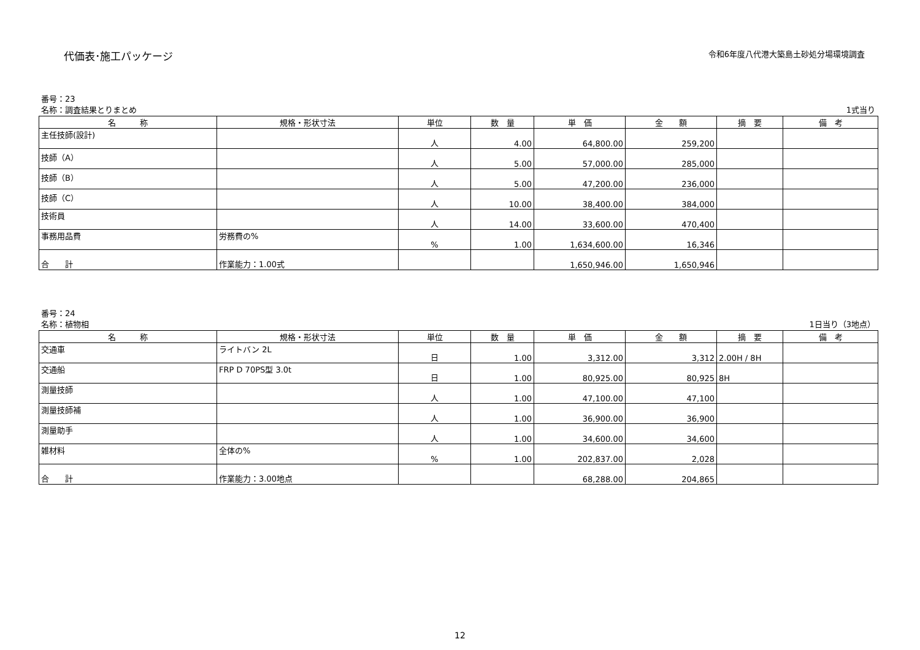代価表･施工パッケージ
令和6年度八代港大築島土砂処分場環境調査
番号：23
名称：調査結果とりまとめ 1式当り
| 名 称 | 規格・形状寸法 | 単位 | 数 量 | 単 価 | 金 額 | 摘 要 | 備 考 |
| --- | --- | --- | --- | --- | --- | --- | --- |
| 主任技師(設計) | | 人 | 4.00 | 64,800.00 | 259,200 | | |
| 技師（A） | | 人 | 5.00 | 57,000.00 | 285,000 | | |
| 技師（B） | | 人 | 5.00 | 47,200.00 | 236,000 | | |
| 技師（C） | | 人 | 10.00 | 38,400.00 | 384,000 | | |
| 技術員 | | 人 | 14.00 | 33,600.00 | 470,400 | | |
| 事務用品費 | 労務費の% | % | 1.00 | 1,634,600.00 | 16,346 | | |
| 合 計 | 作業能力：1.00式 | | | 1,650,946.00 | 1,650,946 | | |
番号：24
名称：植物相 1日当り（3地点）
| 名 称 | 規格・形状寸法 | 単位 | 数 量 | 単 価 | 金 額 | 摘 要 | 備 考 |
| --- | --- | --- | --- | --- | --- | --- | --- |
| 交通車 | ライトバン 2L | 日 | 1.00 | 3,312.00 | 3,312 | 2.00H / 8H | |
| 交通船 | FRP D 70PS型 3.0t | 日 | 1.00 | 80,925.00 | 80,925 | 8H | |
| 測量技師 | | 人 | 1.00 | 47,100.00 | 47,100 | | |
| 測量技師補 | | 人 | 1.00 | 36,900.00 | 36,900 | | |
| 測量助手 | | 人 | 1.00 | 34,600.00 | 34,600 | | |
| 雑材料 | 全体の% | % | 1.00 | 202,837.00 | 2,028 | | |
| 合 計 | 作業能力：3.00地点 | | | 68,288.00 | 204,865 | | |
12